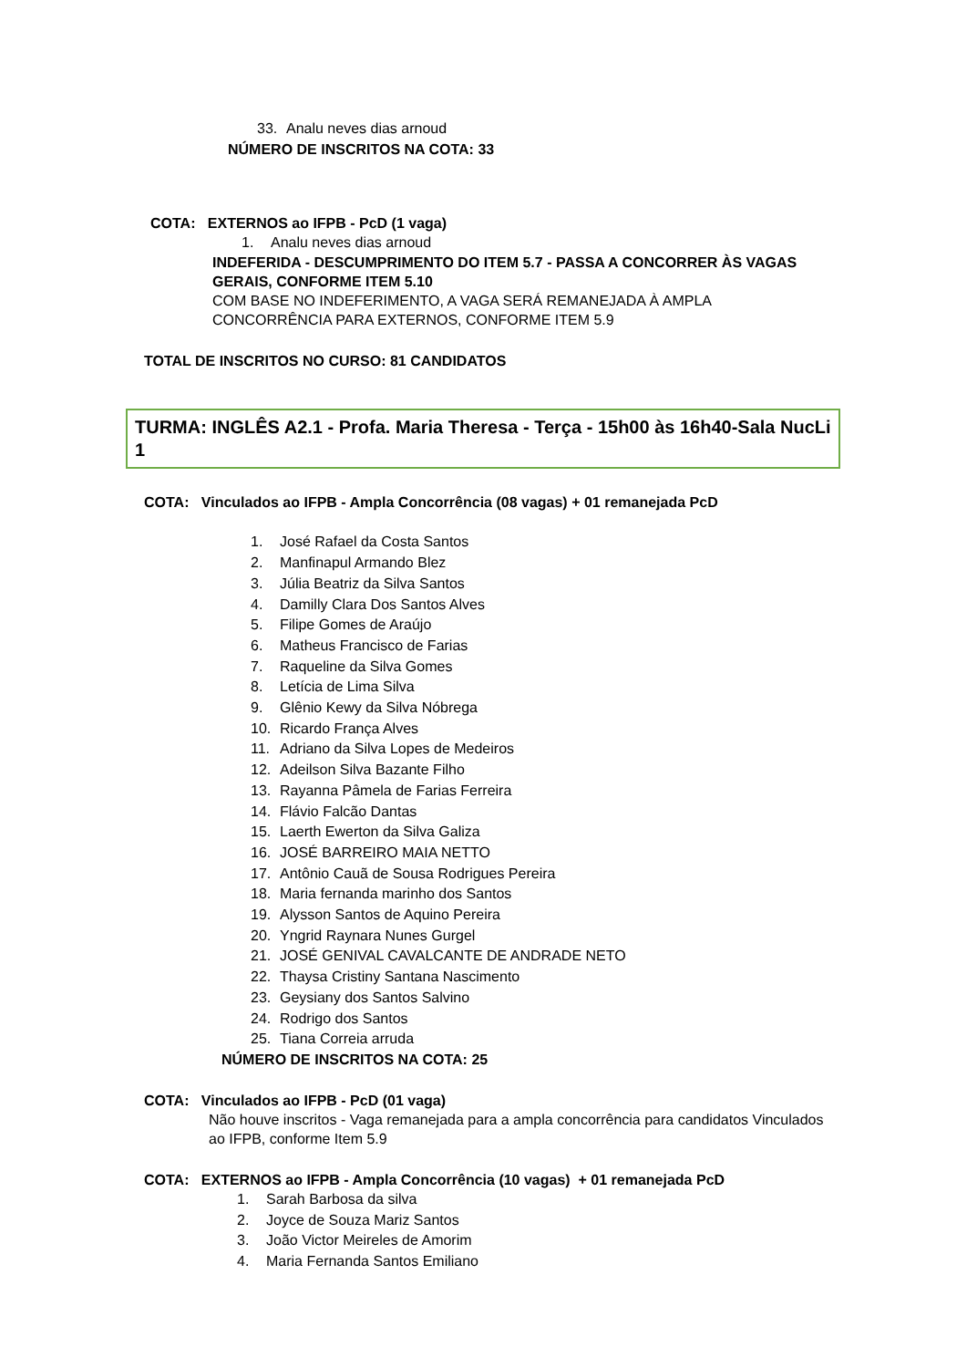33. Analu neves dias arnoud
NÚMERO DE INSCRITOS NA COTA: 33
COTA: EXTERNOS ao IFPB - PcD (1 vaga)
1. Analu neves dias arnoud
INDEFERIDA - DESCUMPRIMENTO DO ITEM 5.7 - PASSA A CONCORRER ÀS VAGAS GERAIS, CONFORME ITEM 5.10
COM BASE NO INDEFERIMENTO, A VAGA SERÁ REMANEJADA À AMPLA CONCORRÊNCIA PARA EXTERNOS, CONFORME ITEM 5.9
TOTAL DE INSCRITOS NO CURSO: 81 CANDIDATOS
TURMA: INGLÊS A2.1 - Profa. Maria Theresa - Terça - 15h00 às 16h40-Sala NucLi 1
COTA: Vinculados ao IFPB - Ampla Concorrência (08 vagas) + 01 remanejada PcD
1. José Rafael da Costa Santos
2. Manfinapul Armando Blez
3. Júlia Beatriz da Silva Santos
4. Damilly Clara Dos Santos Alves
5. Filipe Gomes de Araújo
6. Matheus Francisco de Farias
7. Raqueline da Silva Gomes
8. Letícia de Lima Silva
9. Glênio Kewy da Silva Nóbrega
10. Ricardo França Alves
11. Adriano da Silva Lopes de Medeiros
12. Adeilson Silva Bazante Filho
13. Rayanna Pâmela de Farias Ferreira
14. Flávio Falcão Dantas
15. Laerth Ewerton da Silva Galiza
16. JOSÉ BARREIRO MAIA NETTO
17. Antônio Cauã de Sousa Rodrigues Pereira
18. Maria fernanda marinho dos Santos
19. Alysson Santos de Aquino Pereira
20. Yngrid Raynara Nunes Gurgel
21. JOSÉ GENIVAL CAVALCANTE DE ANDRADE NETO
22. Thaysa Cristiny Santana Nascimento
23. Geysiany dos Santos Salvino
24. Rodrigo dos Santos
25. Tiana Correia arruda
NÚMERO DE INSCRITOS NA COTA: 25
COTA: Vinculados ao IFPB - PcD (01 vaga)
Não houve inscritos - Vaga remanejada para a ampla concorrência para candidatos Vinculados ao IFPB, conforme Item 5.9
COTA: EXTERNOS ao IFPB - Ampla Concorrência (10 vagas) + 01 remanejada PcD
1. Sarah Barbosa da silva
2. Joyce de Souza Mariz Santos
3. João Victor Meireles de Amorim
4. Maria Fernanda Santos Emiliano